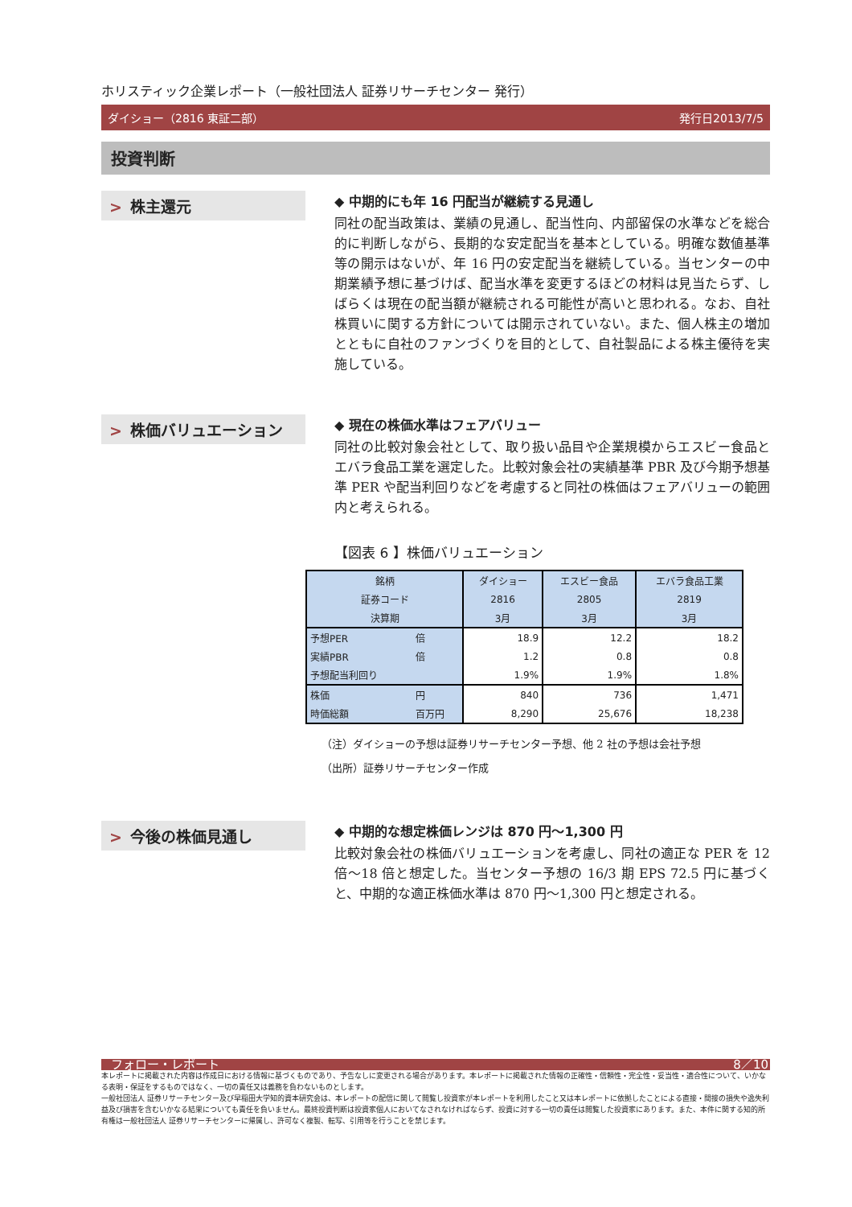ホリスティック企業レポート（一般社団法人 証券リサーチセンター 発行）
ダイショー（2816 東証二部） 発行日2013/7/5
投資判断
> 株主還元
◆ 中期的にも年 16 円配当が継続する見通し
同社の配当政策は、業績の見通し、配当性向、内部留保の水準などを総合的に判断しながら、長期的な安定配当を基本としている。明確な数値基準等の開示はないが、年 16 円の安定配当を継続している。当センターの中期業績予想に基づけば、配当水準を変更するほどの材料は見当たらず、しばらくは現在の配当額が継続される可能性が高いと思われる。なお、自社株買いに関する方針については開示されていない。また、個人株主の増加とともに自社のファンづくりを目的として、自社製品による株主優待を実施している。
> 株価バリュエーション
◆ 現在の株価水準はフェアバリュー
同社の比較対象会社として、取り扱い品目や企業規模からエスビー食品とエバラ食品工業を選定した。比較対象会社の実績基準 PBR 及び今期予想基準 PER や配当利回りなどを考慮すると同社の株価はフェアバリューの範囲内と考えられる。
【図表 6 】株価バリュエーション
| 銘柄 | | ダイショー | エスビー食品 | エバラ食品工業 |
| 証券コード | | 2816 | 2805 | 2819 |
| 決算期 | | 3月 | 3月 | 3月 |
| 予想PER | 倍 | 18.9 | 12.2 | 18.2 |
| 実績PBR | 倍 | 1.2 | 0.8 | 0.8 |
| 予想配当利回り | | 1.9% | 1.9% | 1.8% |
| 株価 | 円 | 840 | 736 | 1,471 |
| 時価総額 | 百万円 | 8,290 | 25,676 | 18,238 |
（注）ダイショーの予想は証券リサーチセンター予想、他 2 社の予想は会社予想
（出所）証券リサーチセンター作成
> 今後の株価見通し
◆ 中期的な想定株価レンジは 870 円～1,300 円
比較対象会社の株価バリュエーションを考慮し、同社の適正な PER を 12 倍～18 倍と想定した。当センター予想の 16/3 期 EPS 72.5 円に基づくと、中期的な適正株価水準は 870 円～1,300 円と想定される。
フォロー・レポート 8／10
本レポートに掲載された内容は作成日における情報に基づくものであり、予告なしに変更される場合があります。本レポートに掲載された情報の正確性・信頼性・完全性・妥当性・適合性について、いかなる表明・保証をするものではなく、一切の責任又は義務を負わないものとします。
一般社団法人 証券リサーチセンター及び早稲田大学知的資本研究会は、本レポートの配信に関して閲覧し投資家が本レポートを利用したこと又は本レポートに依拠したことによる直接・間接の損失や逸失利益及び損害を含むいかなる結果についても責任を負いません。最終投資判断は投資家個人においてなされなければならず、投資に対する一切の責任は閲覧した投資家にあります。また、本件に関する知的所有権は一般社団法人 証券リサーチセンターに帰属し、許可なく複製、転写、引用等を行うことを禁じます。